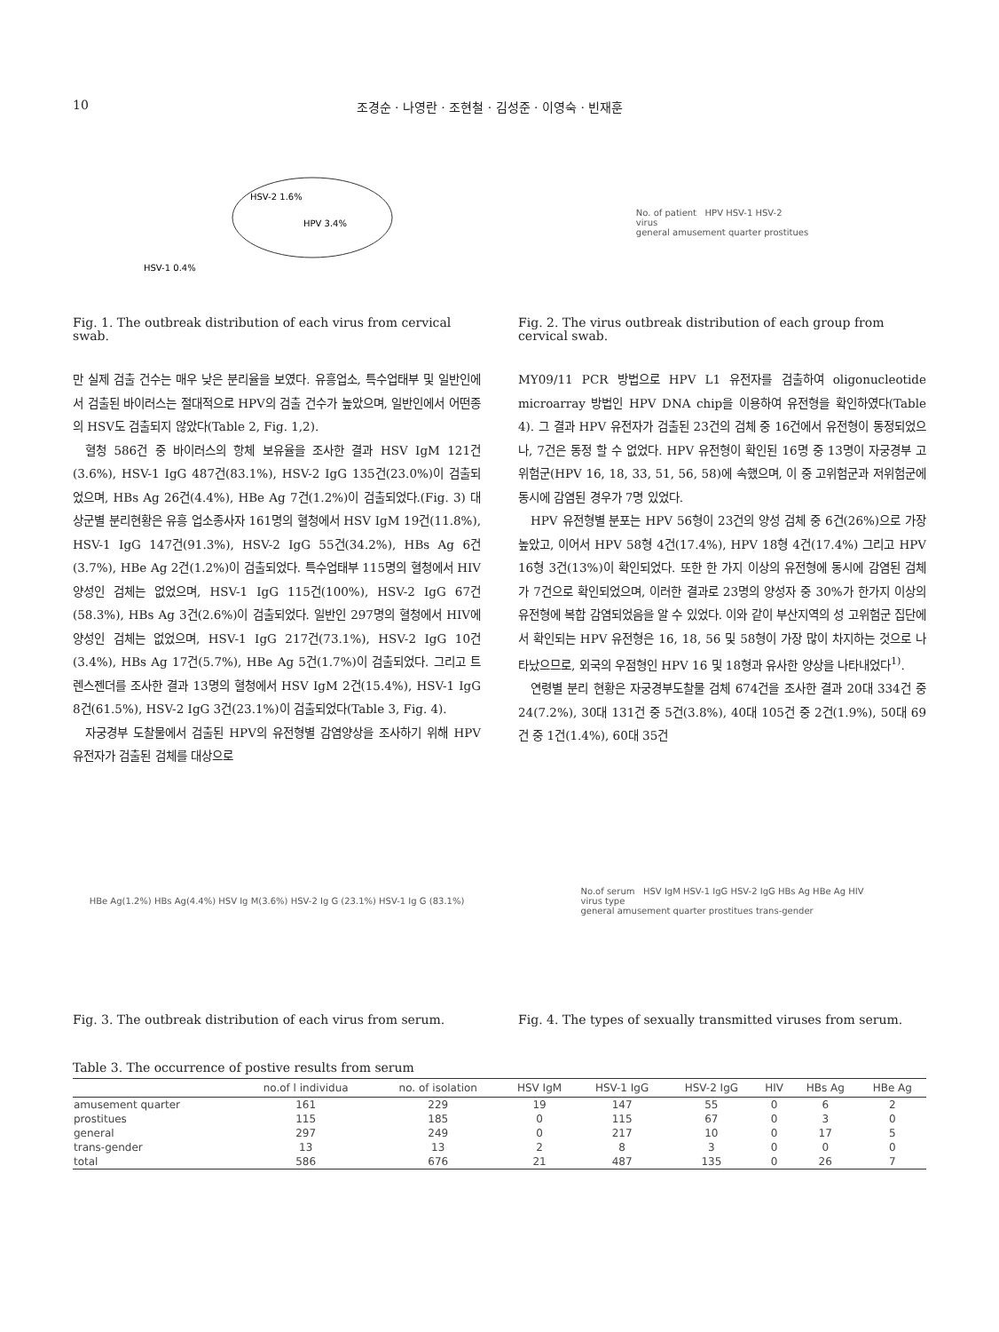10 조경순 · 나영란 · 조현철 · 김성준 · 이영숙 · 빈재훈
HSV-2 1.6%
HPV 3.4%
HSV-1 0.4%
Fig. 1. The outbreak distribution of each virus from cervical swab.
No. of patient HPV HSV-1 HSV-2
virus
general amusement quarter prostitues
Fig. 2. The virus outbreak distribution of each group from cervical swab.
만 실제 검출 건수는 매우 낮은 분리율을 보였다. 유흥업소, 특수업태부 및 일반인에서 검출된 바이러스는 절대적으로 HPV의 검출 건수가 높았으며, 일반인에서 어떤종의 HSV도 검출되지 않았다(Table 2, Fig. 1,2).
혈청 586건 중 바이러스의 항체 보유율을 조사한 결과 HSV IgM 121건(3.6%), HSV-1 IgG 487건(83.1%), HSV-2 IgG 135건(23.0%)이 검출되었으며, HBs Ag 26건(4.4%), HBe Ag 7건(1.2%)이 검출되었다.(Fig. 3) 대상군별 분리현황은 유흥 업소종사자 161명의 혈청에서 HSV IgM 19건(11.8%), HSV-1 IgG 147건(91.3%), HSV-2 IgG 55건(34.2%), HBs Ag 6건(3.7%), HBe Ag 2건(1.2%)이 검출되었다. 특수업태부 115명의 혈청에서 HIV 양성인 검체는 없었으며, HSV-1 IgG 115건(100%), HSV-2 IgG 67건(58.3%), HBs Ag 3건(2.6%)이 검출되었다. 일반인 297명의 혈청에서 HIV에 양성인 검체는 없었으며, HSV-1 IgG 217건(73.1%), HSV-2 IgG 10건(3.4%), HBs Ag 17건(5.7%), HBe Ag 5건(1.7%)이 검출되었다. 그리고 트렌스젠더를 조사한 결과 13명의 혈청에서 HSV IgM 2건(15.4%), HSV-1 IgG 8건(61.5%), HSV-2 IgG 3건(23.1%)이 검출되었다(Table 3, Fig. 4).
자궁경부 도찰물에서 검출된 HPV의 유전형별 감염양상을 조사하기 위해 HPV 유전자가 검출된 검체를 대상으로
MY09/11 PCR 방법으로 HPV L1 유전자를 검출하여 oligonucleotide microarray 방법인 HPV DNA chip을 이용하여 유전형을 확인하였다(Table 4). 그 결과 HPV 유전자가 검출된 23건의 검체 중 16건에서 유전형이 동정되었으나, 7건은 동정 할 수 없었다. HPV 유전형이 확인된 16명 중 13명이 자궁경부 고위험군(HPV 16, 18, 33, 51, 56, 58)에 속했으며, 이 중 고위험군과 저위험군에 동시에 감염된 경우가 7명 있었다.
HPV 유전형별 분포는 HPV 56형이 23건의 양성 검체 중 6건(26%)으로 가장 높았고, 이어서 HPV 58형 4건(17.4%), HPV 18형 4건(17.4%) 그리고 HPV 16형 3건(13%)이 확인되었다. 또한 한 가지 이상의 유전형에 동시에 감염된 검체가 7건으로 확인되었으며, 이러한 결과로 23명의 양성자 중 30%가 한가지 이상의 유전형에 복합 감염되었음을 알 수 있었다. 이와 같이 부산지역의 성 고위험군 집단에서 확인되는 HPV 유전형은 16, 18, 56 및 58형이 가장 많이 차지하는 것으로 나타났으므로, 외국의 우점형인 HPV 16 및 18형과 유사한 양상을 나타내었다<sup>1)</sup>.
연령별 분리 현황은 자궁경부도찰물 검체 674건을 조사한 결과 20대 334건 중 24(7.2%), 30대 131건 중 5건(3.8%), 40대 105건 중 2건(1.9%), 50대 69건 중 1건(1.4%), 60대 35건
HBe Ag(1.2%) HBs Ag(4.4%) HSV Ig M(3.6%) HSV-2 Ig G (23.1%) HSV-1 Ig G (83.1%)
Fig. 3. The outbreak distribution of each virus from serum.
No.of serum HSV IgM HSV-1 IgG HSV-2 IgG HBs Ag HBe Ag HIV
virus type
general amusement quarter prostitues trans-gender
Fig. 4. The types of sexually transmitted viruses from serum.
Table 3. The occurrence of postive results from serum
| | no.of l individua | no. of isolation | HSV IgM | HSV-1 IgG | HSV-2 IgG | HIV | HBs Ag | HBe Ag |
| --- | --- | --- | --- | --- | --- | --- | --- | --- |
| amusement quarter | 161 | 229 | 19 | 147 | 55 | 0 | 6 | 2 |
| prostitues | 115 | 185 | 0 | 115 | 67 | 0 | 3 | 0 |
| general | 297 | 249 | 0 | 217 | 10 | 0 | 17 | 5 |
| trans-gender | 13 | 13 | 2 | 8 | 3 | 0 | 0 | 0 |
| total | 586 | 676 | 21 | 487 | 135 | 0 | 26 | 7 |